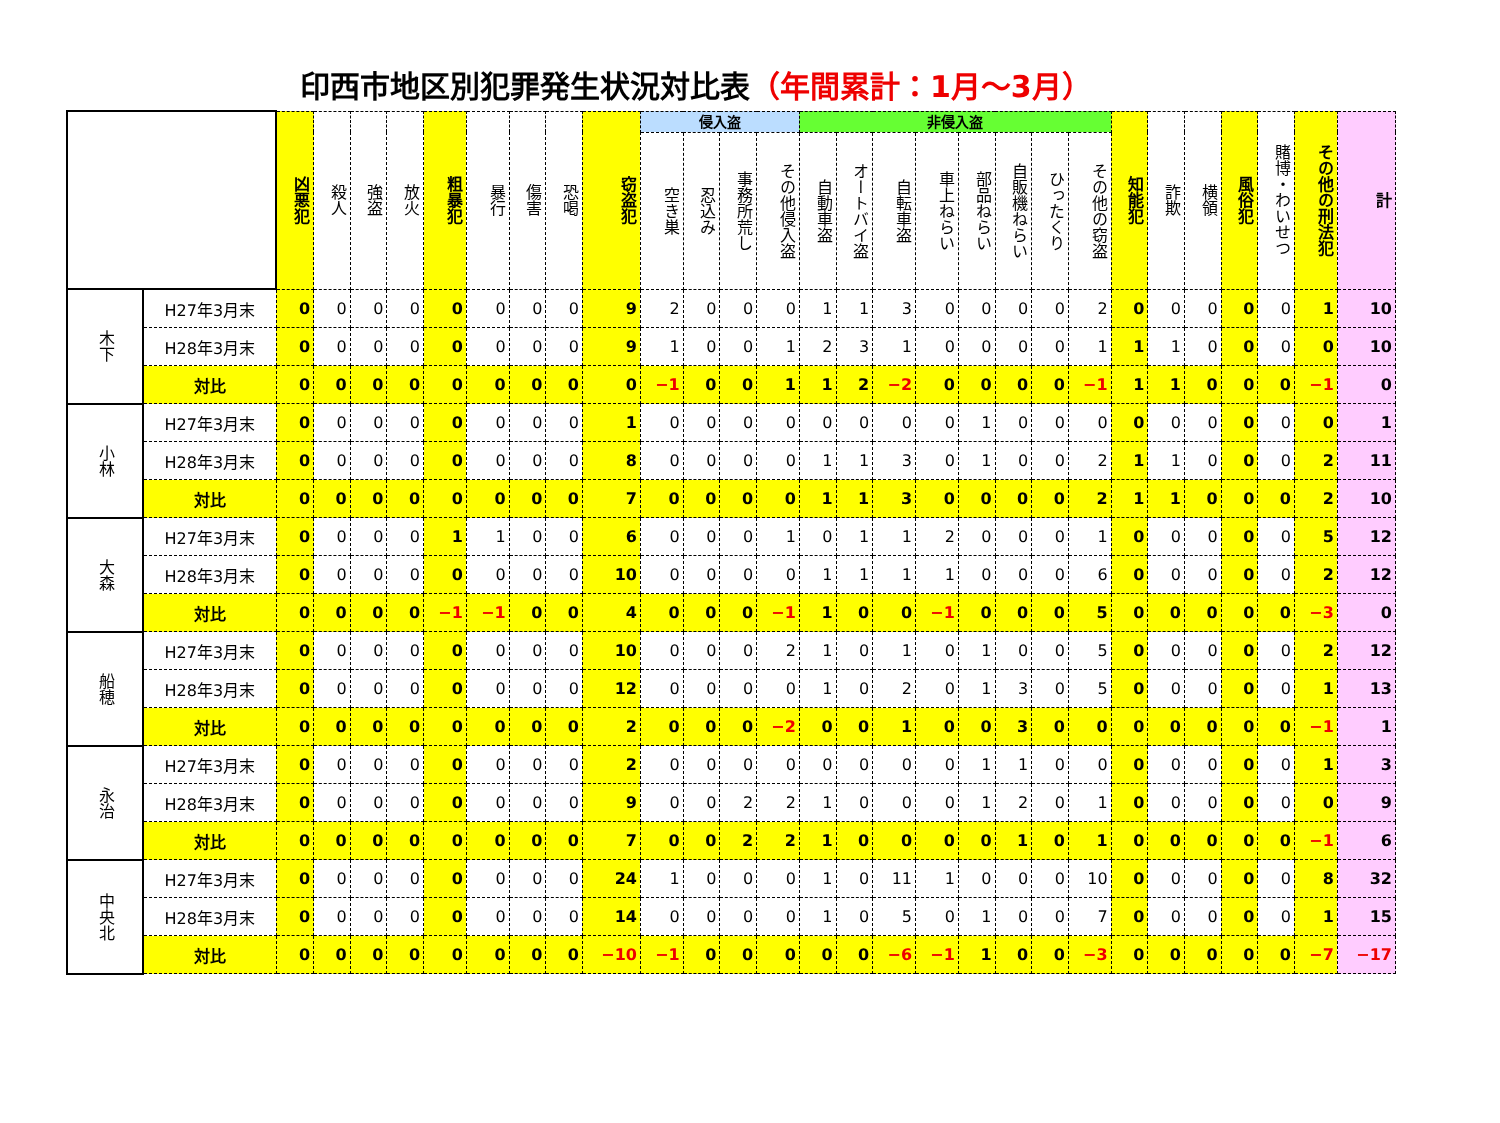印西市地区別犯罪発生状況対比表（年間累計：1月～3月）
| | | 凶悪犯 | 殺人 | 強盗 | 放火 | 粗暴犯 | 暴行 | 傷害 | 恐喝 | 窃盗犯 | 侵入盗 | | | | 非侵入盗 | | | | | | | | 知能犯 | 詐欺 | 横領 | 風俗犯 | 賭博・わいせつ | その他の刑法犯 | 計 |
| | | | | | | | | | | | 空き巣 | 忍込み | 事務所荒し | その他侵入盗 | 自動車盗 | オートバイ盗 | 自転車盗 | 車上ねらい | 部品ねらい | 自販機ねらい | ひったくり | その他の窃盗 | | | | | | | |
| 木下 | H27年3月末 | 0 | 0 | 0 | 0 | 0 | 0 | 0 | 0 | 9 | 2 | 0 | 0 | 0 | 1 | 1 | 3 | 0 | 0 | 0 | 0 | 2 | 0 | 0 | 0 | 0 | 0 | 1 | 10 |
| | H28年3月末 | 0 | 0 | 0 | 0 | 0 | 0 | 0 | 0 | 9 | 1 | 0 | 0 | 1 | 2 | 3 | 1 | 0 | 0 | 0 | 0 | 1 | 1 | 1 | 0 | 0 | 0 | 0 | 10 |
| | 対比 | 0 | 0 | 0 | 0 | 0 | 0 | 0 | 0 | 0 | −1 | 0 | 0 | 1 | 1 | 2 | −2 | 0 | 0 | 0 | 0 | −1 | 1 | 1 | 0 | 0 | 0 | −1 | 0 |
| 小林 | H27年3月末 | 0 | 0 | 0 | 0 | 0 | 0 | 0 | 0 | 1 | 0 | 0 | 0 | 0 | 0 | 0 | 0 | 0 | 1 | 0 | 0 | 0 | 0 | 0 | 0 | 0 | 0 | 0 | 1 |
| | H28年3月末 | 0 | 0 | 0 | 0 | 0 | 0 | 0 | 0 | 8 | 0 | 0 | 0 | 0 | 1 | 1 | 3 | 0 | 1 | 0 | 0 | 2 | 1 | 1 | 0 | 0 | 0 | 2 | 11 |
| | 対比 | 0 | 0 | 0 | 0 | 0 | 0 | 0 | 0 | 7 | 0 | 0 | 0 | 0 | 1 | 1 | 3 | 0 | 0 | 0 | 0 | 2 | 1 | 1 | 0 | 0 | 0 | 2 | 10 |
| 大森 | H27年3月末 | 0 | 0 | 0 | 0 | 1 | 1 | 0 | 0 | 6 | 0 | 0 | 0 | 1 | 0 | 1 | 1 | 2 | 0 | 0 | 0 | 1 | 0 | 0 | 0 | 0 | 0 | 5 | 12 |
| | H28年3月末 | 0 | 0 | 0 | 0 | 0 | 0 | 0 | 0 | 10 | 0 | 0 | 0 | 0 | 1 | 1 | 1 | 1 | 0 | 0 | 0 | 6 | 0 | 0 | 0 | 0 | 0 | 2 | 12 |
| | 対比 | 0 | 0 | 0 | 0 | −1 | −1 | 0 | 0 | 4 | 0 | 0 | 0 | −1 | 1 | 0 | 0 | −1 | 0 | 0 | 0 | 5 | 0 | 0 | 0 | 0 | 0 | −3 | 0 |
| 船穂 | H27年3月末 | 0 | 0 | 0 | 0 | 0 | 0 | 0 | 0 | 10 | 0 | 0 | 0 | 2 | 1 | 0 | 1 | 0 | 1 | 0 | 0 | 5 | 0 | 0 | 0 | 0 | 0 | 2 | 12 |
| | H28年3月末 | 0 | 0 | 0 | 0 | 0 | 0 | 0 | 0 | 12 | 0 | 0 | 0 | 0 | 1 | 0 | 2 | 0 | 1 | 3 | 0 | 5 | 0 | 0 | 0 | 0 | 0 | 1 | 13 |
| | 対比 | 0 | 0 | 0 | 0 | 0 | 0 | 0 | 0 | 2 | 0 | 0 | 0 | −2 | 0 | 0 | 1 | 0 | 0 | 3 | 0 | 0 | 0 | 0 | 0 | 0 | 0 | −1 | 1 |
| 永治 | H27年3月末 | 0 | 0 | 0 | 0 | 0 | 0 | 0 | 0 | 2 | 0 | 0 | 0 | 0 | 0 | 0 | 0 | 0 | 1 | 1 | 0 | 0 | 0 | 0 | 0 | 0 | 0 | 1 | 3 |
| | H28年3月末 | 0 | 0 | 0 | 0 | 0 | 0 | 0 | 0 | 9 | 0 | 0 | 2 | 2 | 1 | 0 | 0 | 0 | 1 | 2 | 0 | 1 | 0 | 0 | 0 | 0 | 0 | 0 | 9 |
| | 対比 | 0 | 0 | 0 | 0 | 0 | 0 | 0 | 0 | 7 | 0 | 0 | 2 | 2 | 1 | 0 | 0 | 0 | 0 | 1 | 0 | 1 | 0 | 0 | 0 | 0 | 0 | −1 | 6 |
| 中央北 | H27年3月末 | 0 | 0 | 0 | 0 | 0 | 0 | 0 | 0 | 24 | 1 | 0 | 0 | 0 | 1 | 0 | 11 | 1 | 0 | 0 | 0 | 10 | 0 | 0 | 0 | 0 | 0 | 8 | 32 |
| | H28年3月末 | 0 | 0 | 0 | 0 | 0 | 0 | 0 | 0 | 14 | 0 | 0 | 0 | 0 | 1 | 0 | 5 | 0 | 1 | 0 | 0 | 7 | 0 | 0 | 0 | 0 | 0 | 1 | 15 |
| | 対比 | 0 | 0 | 0 | 0 | 0 | 0 | 0 | 0 | −10 | −1 | 0 | 0 | 0 | 0 | 0 | −6 | −1 | 1 | 0 | 0 | −3 | 0 | 0 | 0 | 0 | 0 | −7 | −17 |